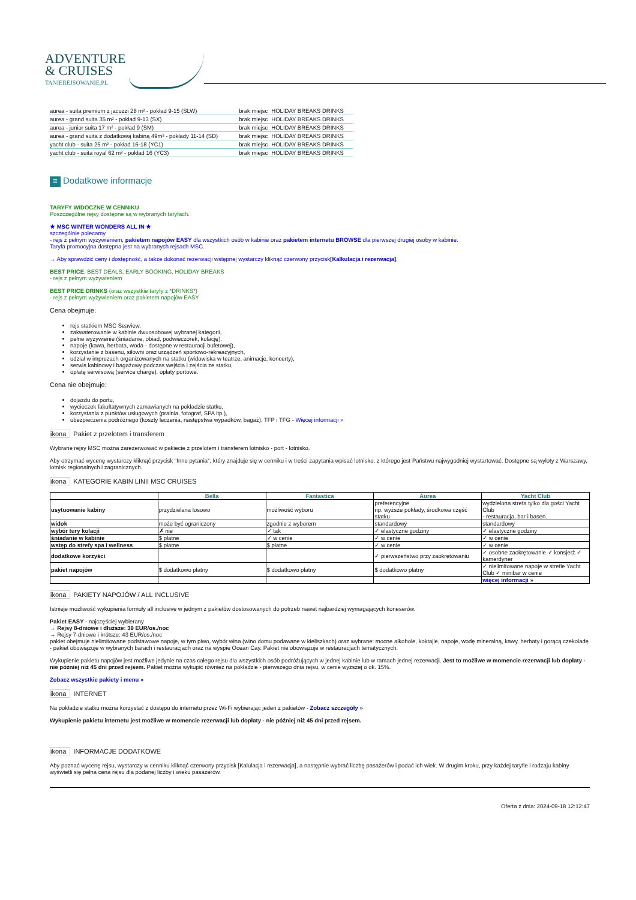ADVENTURE
& CRUISES
TANIEREJSOWANIE.PL
| aurea - suita premium z jacuzzi 28 m² - pokład 9-15 (SLW) | brak miejsc | HOLIDAY BREAKS DRINKS |
| aurea - grand suita 35 m² - pokład 9-13 (SX) | brak miejsc | HOLIDAY BREAKS DRINKS |
| aurea - junior suita 17 m² - pokład 9 (SM) | brak miejsc | HOLIDAY BREAKS DRINKS |
| aurea - grand suita z dodatkową kabiną 49m² - pokłady 11-14 (SD) | brak miejsc | HOLIDAY BREAKS DRINKS |
| yacht club - suita 25 m² - pokład 16-18 (YC1) | brak miejsc | HOLIDAY BREAKS DRINKS |
| yacht club - suita royal 62 m² - pokład 16 (YC3) | brak miejsc | HOLIDAY BREAKS DRINKS |
≡ Dodatkowe informacje
TARYFY WIDOCZNE W CENNIKU
Poszczególne rejsy dostępne są w wybranych taryfach.
★ MSC WINTER WONDERS ALL IN ★
szczególnie polecamy
- rejs z pełnym wyżywieniem, pakietem napojów EASY dla wszystkich osób w kabinie oraz pakietem internetu BROWSE dla pierwszej drugiej osoby w kabinie.
Taryfa promocyjna dostępna jest na wybranych rejsach MSC.
→ Aby sprawdzić ceny i dostępność, a także dokonać rezerwacji wstępnej wystarczy kliknąć czerwony przycisk[Kalkulacja i rezerwacja].
BEST PRICE, BEST DEALS, EARLY BOOKING, HOLIDAY BREAKS
- rejs z pełnym wyżywieniem
BEST PRICE DRINKS (oraz wszystkie taryfy z *DRINKS*)
- rejs z pełnym wyżywieniem oraz pakietem napojów EASY
Cena obejmuje:
rejs statkiem MSC Seaview,
zakwaterowanie w kabinie dwuosobowej wybranej kategorii,
pełne wyżywienie (śniadanie, obiad, podwieczorek, kolację),
napoje (kawa, herbata, woda - dostępne w restauracji bufetowej),
korzystanie z basenu, siłowni oraz urządzeń sportowo-rekreacyjnych,
udział w imprezach organizowanych na statku (widowiska w teatrze, animacje, koncerty),
serwis kabinowy i bagażowy podczas wejścia i zejścia ze statku,
opłatę serwisową (service charge), opłaty portowe.
Cena nie obejmuje:
dojazdu do portu,
wycieczek fakultatywnych zamawianych na pokładzie statku,
korzystania z punktów usługowych (pralnia, fotograf, SPA itp.),
ubezpieczenia podróżnego (koszty leczenia, następstwa wypadków, bagaż), TFP i TFG - Więcej informacji »
ikona Pakiet z przelotem i transferem
Wybrane rejsy MSC można zarezerwować w pakiecie z przelotem i transferem lotnisko - port - lotnisko.
Aby otrzymać wycenę wystarczy kliknąć przycisk "Inne pytania", który znajduje się w cenniku i w treści zapytania wpisać lotnisko, z którego jest Państwu najwygodniej wystartować. Dostępne są wyloty z Warszawy, lotnisk regionalnych i zagranicznych.
ikona KATEGORIE KABIN LINII MSC CRUISES
| | Bella | Fantastica | Aurea | Yacht Club |
| --- | --- | --- | --- | --- |
| usytuowanie kabiny | przydzielana losowo | możliwość wyboru | preferencyjne np. wyższe pokłady, środkowa część statku | wydzielona strefa tylko dla gości Yacht Club - restauracja, bar i basen. |
| widok | może być ograniczony | zgodnie z wyborem | standardowy | standardowy |
| wybór tury kolacji | ✗ nie | ✓ tak | ✓ elastyczne godziny | ✓ elastyczne godziny |
| śniadanie w kabinie | $ płatne | ✓ w cenie | ✓ w cenie | ✓ w cenie |
| wstęp do strefy spa i wellness | $ płatne | $ płatne | ✓ w cenie | ✓ w cenie |
| dodatkowe korzyści | | | ✓ pierwszeństwo przy zaokrętowaniu | ✓ osobne zaokrętowanie ✓ konsjerż ✓ kamerdyner |
| pakiet napojów | $ dodatkowo płatny | $ dodatkowo płatny | $ dodatkowo płatny | ✓ nielimitowane napoje w strefie Yacht Club ✓ minibar w cenie |
| | | | | więcej informacji » |
ikona PAKIETY NAPOJÓW / ALL INCLUSIVE
Istnieje możliwość wykupienia formuły all inclusive w jednym z pakietów dostosowanych do potrzeb nawet najbardziej wymagających koneserów.
Pakiet EASY - najczęściej wybierany
→ Rejsy 8-dniowe i dłuższe: 39 EUR/os./noc
→ Rejsy 7-dniowe i krótsze: 43 EUR/os./noc
pakiet obejmuje nielimitowane podstawowe napoje, w tym piwo, wybór wina (wino domu podawane w kieliszkach) oraz wybrane: mocne alkohole, koktajle, napoje, wodę mineralną, kawy, herbaty i gorącą czekoladę
- pakiet obowiązuje w wybranych barach i restauracjach oraz na wyspie Ocean Cay. Pakiet nie obowiązuje w restauracjach tematycznych.
Wykupienie pakietu napojów jest możliwe jedynie na czas całego rejsu dla wszystkich osób podróżujących w jednej kabinie lub w ramach jednej rezerwacji. Jest to możliwe w momencie rezerwacji lub dopłaty - nie później niż 45 dni przed rejsem. Pakiet można wykupić również na pokładzie - pierwszego dnia rejsu, w cenie wyższej o ok. 15%.
Zobacz wszystkie pakiety i menu »
ikona INTERNET
Na pokładzie statku można korzystać z dostępu do internetu przez Wi-Fi wybierając jeden z pakietów - Zobacz szczegóły »
Wykupienie pakietu internetu jest możliwe w momencie rezerwacji lub dopłaty - nie później niż 45 dni przed rejsem.
ikona INFORMACJE DODATKOWE
Aby poznać wycenę rejsu, wystarczy w cenniku kliknąć czerwony przycisk [Kalulacja i rezerwacja], a następnie wybrać liczbę pasażerów i podać ich wiek. W drugim kroku, przy każdej taryfie i rodzaju kabiny wyświetli się pełna cena rejsu dla podanej liczby i wieku pasażerów.
Oferta z dnia: 2024-09-18 12:12:47